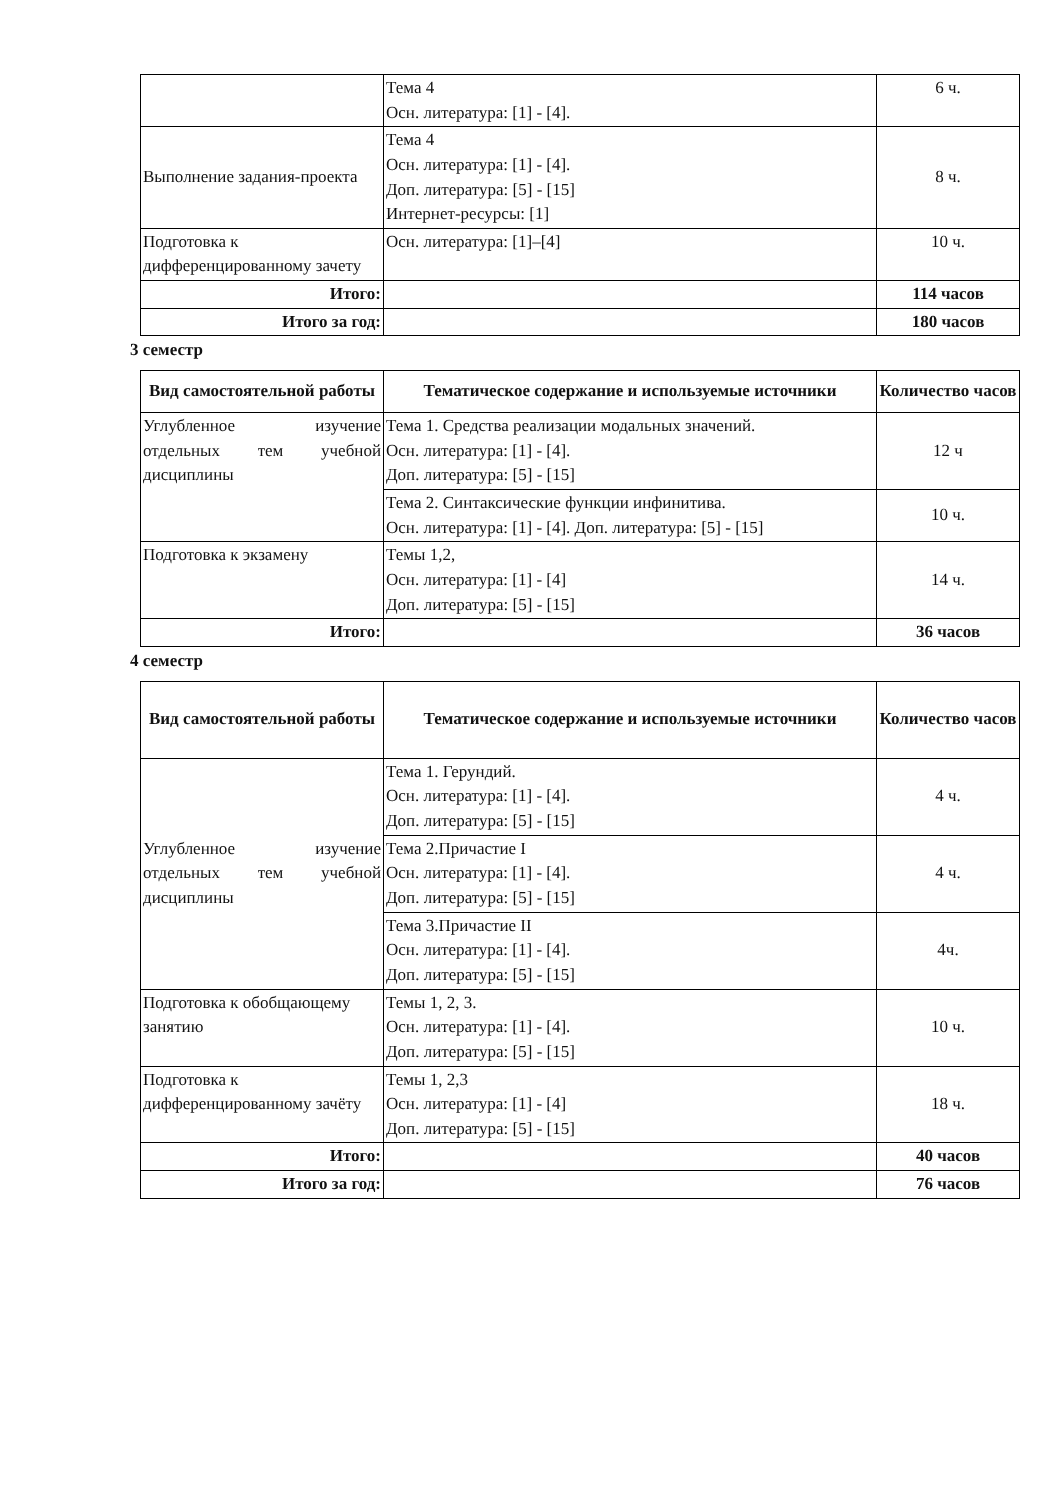| | Тема 4 Осн. литература: [1] - [4]. | 6 ч. |
| Выполнение задания-проекта | Тема 4 Осн. литература: [1] - [4]. Доп. литература: [5] - [15] Интернет-ресурсы: [1] | 8 ч. |
| Подготовка к дифференцированному зачету | Осн. литература: [1]–[4] | 10 ч. |
| Итого: | | 114 часов |
| Итого за год: | | 180 часов |
3 семестр
| Вид самостоятельной работы | Тематическое содержание и используемые источники | Количество часов |
| --- | --- | --- |
| Углубленное изучение отдельных тем учебной дисциплины | Тема 1. Средства реализации модальных значений. Осн. литература: [1] - [4]. Доп. литература: [5] - [15] | 12 ч |
| | Тема 2. Синтаксические функции инфинитива. Осн. литература: [1] - [4]. Доп. литература: [5] - [15] | 10 ч. |
| Подготовка к экзамену | Темы 1,2, Осн. литература: [1] - [4] Доп. литература: [5] - [15] | 14 ч. |
| Итого: | | 36 часов |
4 семестр
| Вид самостоятельной работы | Тематическое содержание и используемые источники | Количество часов |
| --- | --- | --- |
| Углубленное изучение отдельных тем учебной дисциплины | Тема 1. Герундий. Осн. литература: [1] - [4]. Доп. литература: [5] - [15] | 4 ч. |
| | Тема 2.Причастие I Осн. литература: [1] - [4]. Доп. литература: [5] - [15] | 4 ч. |
| | Тема 3.Причастие II Осн. литература: [1] - [4]. Доп. литература: [5] - [15] | 4ч. |
| Подготовка к обобщающему занятию | Темы 1, 2, 3. Осн. литература: [1] - [4]. Доп. литература: [5] - [15] | 10 ч. |
| Подготовка к дифференцированному зачёту | Темы 1, 2,3 Осн. литература: [1] - [4] Доп. литература: [5] - [15] | 18 ч. |
| Итого: | | 40 часов |
| Итого за год: | | 76 часов |